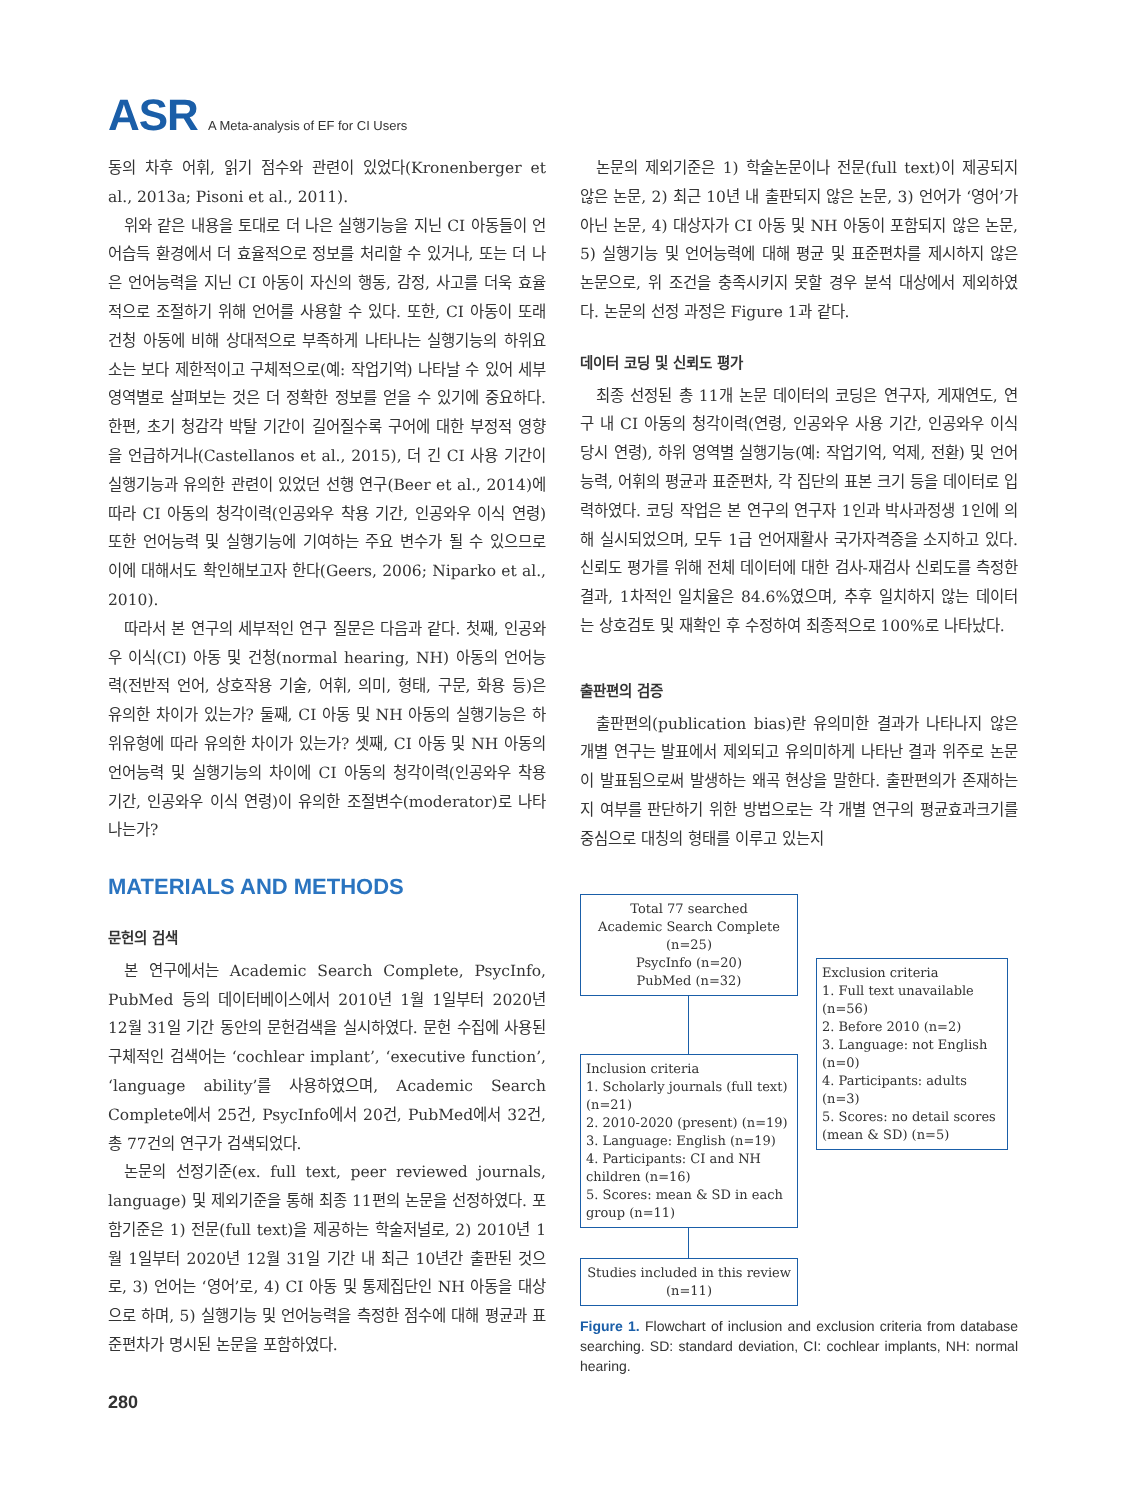ASR A Meta-analysis of EF for CI Users
동의 차후 어휘, 읽기 점수와 관련이 있었다(Kronenberger et al., 2013a; Pisoni et al., 2011).
위와 같은 내용을 토대로 더 나은 실행기능을 지닌 CI 아동들이 언어습득 환경에서 더 효율적으로 정보를 처리할 수 있거나, 또는 더 나은 언어능력을 지닌 CI 아동이 자신의 행동, 감정, 사고를 더욱 효율적으로 조절하기 위해 언어를 사용할 수 있다. 또한, CI 아동이 또래 건청 아동에 비해 상대적으로 부족하게 나타나는 실행기능의 하위요소는 보다 제한적이고 구체적으로(예: 작업기억) 나타날 수 있어 세부 영역별로 살펴보는 것은 더 정확한 정보를 얻을 수 있기에 중요하다. 한편, 초기 청감각 박탈 기간이 길어질수록 구어에 대한 부정적 영향을 언급하거나(Castellanos et al., 2015), 더 긴 CI 사용 기간이 실행기능과 유의한 관련이 있었던 선행 연구(Beer et al., 2014)에 따라 CI 아동의 청각이력(인공와우 착용 기간, 인공와우 이식 연령) 또한 언어능력 및 실행기능에 기여하는 주요 변수가 될 수 있으므로 이에 대해서도 확인해보고자 한다(Geers, 2006; Niparko et al., 2010).
따라서 본 연구의 세부적인 연구 질문은 다음과 같다. 첫째, 인공와우 이식(CI) 아동 및 건청(normal hearing, NH) 아동의 언어능력(전반적 언어, 상호작용 기술, 어휘, 의미, 형태, 구문, 화용 등)은 유의한 차이가 있는가? 둘째, CI 아동 및 NH 아동의 실행기능은 하위유형에 따라 유의한 차이가 있는가? 셋째, CI 아동 및 NH 아동의 언어능력 및 실행기능의 차이에 CI 아동의 청각이력(인공와우 착용 기간, 인공와우 이식 연령)이 유의한 조절변수(moderator)로 나타나는가?
MATERIALS AND METHODS
문헌의 검색
본 연구에서는 Academic Search Complete, PsycInfo, PubMed 등의 데이터베이스에서 2010년 1월 1일부터 2020년 12월 31일 기간 동안의 문헌검색을 실시하였다. 문헌 수집에 사용된 구체적인 검색어는 ‘cochlear implant’, ‘executive function’, ‘language ability’를 사용하였으며, Academic Search Complete에서 25건, PsycInfo에서 20건, PubMed에서 32건, 총 77건의 연구가 검색되었다.
논문의 선정기준(ex. full text, peer reviewed journals, language) 및 제외기준을 통해 최종 11편의 논문을 선정하였다. 포함기준은 1) 전문(full text)을 제공하는 학술저널로, 2) 2010년 1월 1일부터 2020년 12월 31일 기간 내 최근 10년간 출판된 것으로, 3) 언어는 ‘영어’로, 4) CI 아동 및 통제집단인 NH 아동을 대상으로 하며, 5) 실행기능 및 언어능력을 측정한 점수에 대해 평균과 표준편차가 명시된 논문을 포함하였다.
280
논문의 제외기준은 1) 학술논문이나 전문(full text)이 제공되지 않은 논문, 2) 최근 10년 내 출판되지 않은 논문, 3) 언어가 ‘영어’가 아닌 논문, 4) 대상자가 CI 아동 및 NH 아동이 포함되지 않은 논문, 5) 실행기능 및 언어능력에 대해 평균 및 표준편차를 제시하지 않은 논문으로, 위 조건을 충족시키지 못할 경우 분석 대상에서 제외하였다. 논문의 선정 과정은 Figure 1과 같다.
데이터 코딩 및 신뢰도 평가
최종 선정된 총 11개 논문 데이터의 코딩은 연구자, 게재연도, 연구 내 CI 아동의 청각이력(연령, 인공와우 사용 기간, 인공와우 이식 당시 연령), 하위 영역별 실행기능(예: 작업기억, 억제, 전환) 및 언어능력, 어휘의 평균과 표준편차, 각 집단의 표본 크기 등을 데이터로 입력하였다. 코딩 작업은 본 연구의 연구자 1인과 박사과정생 1인에 의해 실시되었으며, 모두 1급 언어재활사 국가자격증을 소지하고 있다. 신뢰도 평가를 위해 전체 데이터에 대한 검사-재검사 신뢰도를 측정한 결과, 1차적인 일치율은 84.6%였으며, 추후 일치하지 않는 데이터는 상호검토 및 재확인 후 수정하여 최종적으로 100%로 나타났다.
출판편의 검증
출판편의(publication bias)란 유의미한 결과가 나타나지 않은 개별 연구는 발표에서 제외되고 유의미하게 나타난 결과 위주로 논문이 발표됨으로써 발생하는 왜곡 현상을 말한다. 출판편의가 존재하는지 여부를 판단하기 위한 방법으로는 각 개별 연구의 평균효과크기를 중심으로 대칭의 형태를 이루고 있는지
Total 77 searched
Academic Search Complete (n=25)
PsycInfo (n=20)
PubMed (n=32)
Inclusion criteria
1. Scholarly journals (full text) (n=21)
2. 2010-2020 (present) (n=19)
3. Language: English (n=19)
4. Participants: CI and NH children (n=16)
5. Scores: mean & SD in each group (n=11)
Studies included in this review
(n=11)
Exclusion criteria
1. Full text unavailable (n=56)
2. Before 2010 (n=2)
3. Language: not English (n=0)
4. Participants: adults (n=3)
5. Scores: no detail scores (mean & SD) (n=5)
Figure 1. Flowchart of inclusion and exclusion criteria from database searching. SD: standard deviation, CI: cochlear implants, NH: normal hearing.